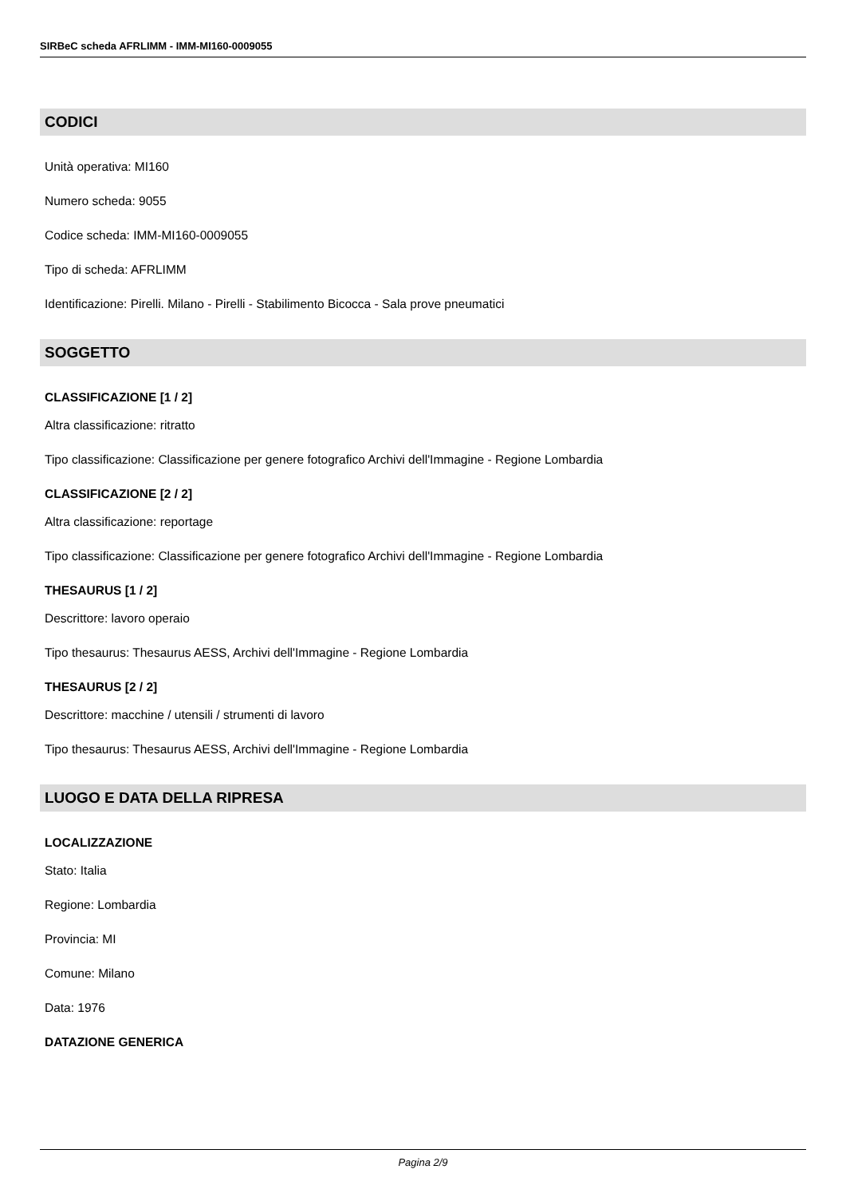SIRBeC scheda AFRLIMM - IMM-MI160-0009055
CODICI
Unità operativa: MI160
Numero scheda: 9055
Codice scheda: IMM-MI160-0009055
Tipo di scheda: AFRLIMM
Identificazione: Pirelli. Milano - Pirelli - Stabilimento Bicocca - Sala prove pneumatici
SOGGETTO
CLASSIFICAZIONE [1 / 2]
Altra classificazione: ritratto
Tipo classificazione: Classificazione per genere fotografico Archivi dell'Immagine - Regione Lombardia
CLASSIFICAZIONE [2 / 2]
Altra classificazione: reportage
Tipo classificazione: Classificazione per genere fotografico Archivi dell'Immagine - Regione Lombardia
THESAURUS [1 / 2]
Descrittore: lavoro operaio
Tipo thesaurus: Thesaurus AESS, Archivi dell'Immagine - Regione Lombardia
THESAURUS [2 / 2]
Descrittore: macchine / utensili / strumenti di lavoro
Tipo thesaurus: Thesaurus AESS, Archivi dell'Immagine - Regione Lombardia
LUOGO E DATA DELLA RIPRESA
LOCALIZZAZIONE
Stato: Italia
Regione: Lombardia
Provincia: MI
Comune: Milano
Data: 1976
DATAZIONE GENERICA
Pagina 2/9